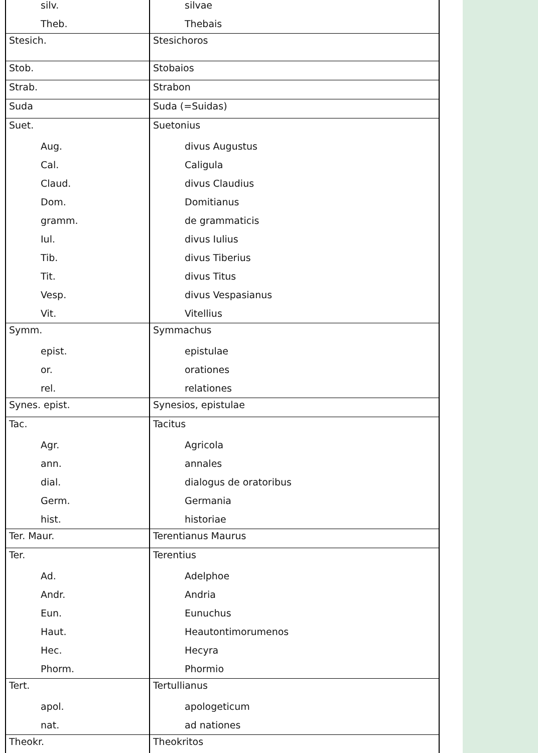| silv. | silvae |
| Theb. | Thebais |
| Stesich. | Stesichoros |
| Stob. | Stobaios |
| Strab. | Strabon |
| Suda | Suda (=Suidas) |
| Suet. | Suetonius |
| Aug. | divus Augustus |
| Cal. | Caligula |
| Claud. | divus Claudius |
| Dom. | Domitianus |
| gramm. | de grammaticis |
| Iul. | divus Iulius |
| Tib. | divus Tiberius |
| Tit. | divus Titus |
| Vesp. | divus Vespasianus |
| Vit. | Vitellius |
| Symm. | Symmachus |
| epist. | epistulae |
| or. | orationes |
| rel. | relationes |
| Synes. epist. | Synesios, epistulae |
| Tac. | Tacitus |
| Agr. | Agricola |
| ann. | annales |
| dial. | dialogus de oratoribus |
| Germ. | Germania |
| hist. | historiae |
| Ter. Maur. | Terentianus Maurus |
| Ter. | Terentius |
| Ad. | Adelphoe |
| Andr. | Andria |
| Eun. | Eunuchus |
| Haut. | Heautontimorumenos |
| Hec. | Hecyra |
| Phorm. | Phormio |
| Tert. | Tertullianus |
| apol. | apologeticum |
| nat. | ad nationes |
| Theokr. | Theokritos |